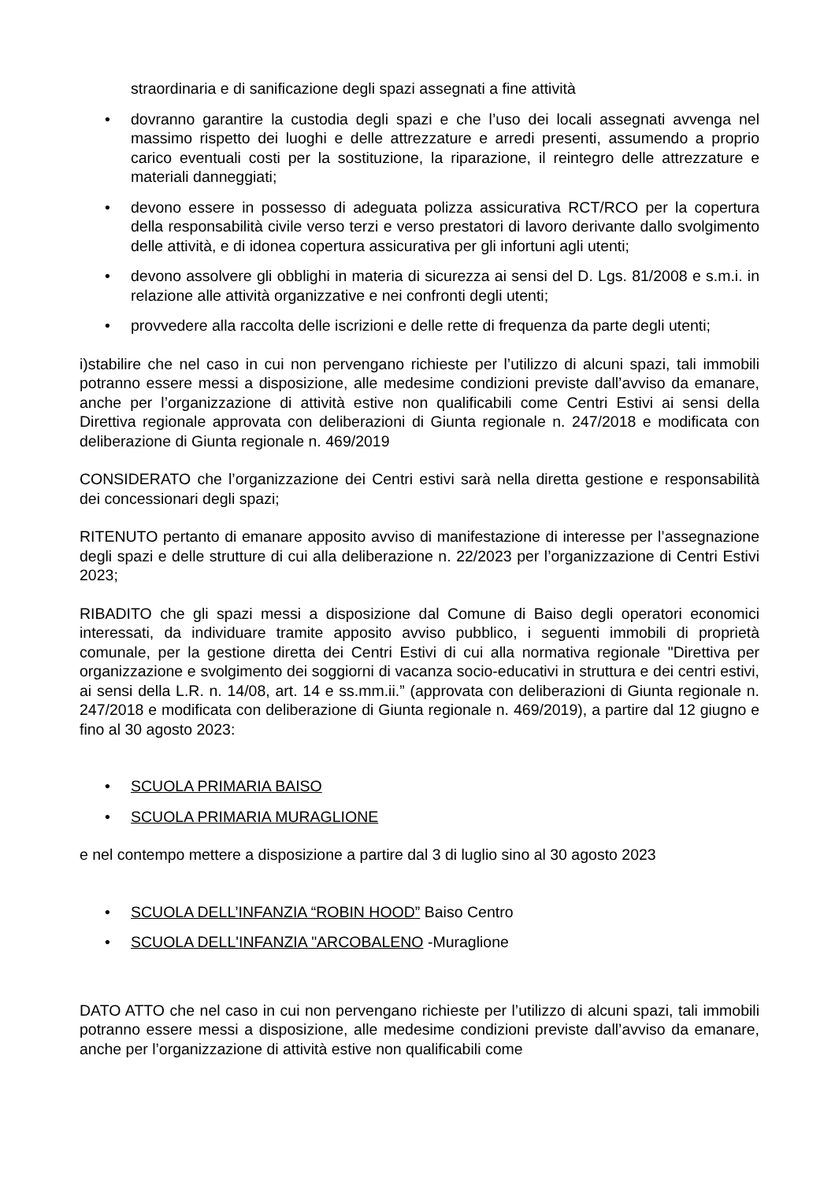straordinaria e di sanificazione degli spazi assegnati a fine attività
• dovranno garantire la custodia degli spazi e che l’uso dei locali assegnati avvenga nel massimo rispetto dei luoghi e delle attrezzature e arredi presenti, assumendo a proprio carico eventuali costi per la sostituzione, la riparazione, il reintegro delle attrezzature e materiali danneggiati;
• devono essere in possesso di adeguata polizza assicurativa RCT/RCO per la copertura della responsabilità civile verso terzi e verso prestatori di lavoro derivante dallo svolgimento delle attività, e di idonea copertura assicurativa per gli infortuni agli utenti;
• devono assolvere gli obblighi in materia di sicurezza ai sensi del D. Lgs. 81/2008 e s.m.i. in relazione alle attività organizzative e nei confronti degli utenti;
• provvedere alla raccolta delle iscrizioni e delle rette di frequenza da parte degli utenti;
i)stabilire che nel caso in cui non pervengano richieste per l’utilizzo di alcuni spazi, tali immobili potranno essere messi a disposizione, alle medesime condizioni previste dall’avviso da emanare, anche per l’organizzazione di attività estive non qualificabili come Centri Estivi ai sensi della Direttiva regionale approvata con deliberazioni di Giunta regionale n. 247/2018 e modificata con deliberazione di Giunta regionale n. 469/2019
CONSIDERATO che l’organizzazione dei Centri estivi sarà nella diretta gestione e responsabilità dei concessionari degli spazi;
RITENUTO pertanto di emanare apposito avviso di manifestazione di interesse per l’assegnazione degli spazi e delle strutture di cui alla deliberazione n. 22/2023 per l’organizzazione di Centri Estivi 2023;
RIBADITO che gli spazi messi a disposizione dal Comune di Baiso degli operatori economici interessati, da individuare tramite apposito avviso pubblico, i seguenti immobili di proprietà comunale, per la gestione diretta dei Centri Estivi di cui alla normativa regionale "Direttiva per organizzazione e svolgimento dei soggiorni di vacanza socio-educativi in struttura e dei centri estivi, ai sensi della L.R. n. 14/08, art. 14 e ss.mm.ii.” (approvata con deliberazioni di Giunta regionale n. 247/2018 e modificata con deliberazione di Giunta regionale n. 469/2019), a partire dal 12 giugno e fino al 30 agosto 2023:
• SCUOLA PRIMARIA BAISO
• SCUOLA PRIMARIA MURAGLIONE
e nel contempo mettere a disposizione a partire dal 3 di luglio sino al 30 agosto 2023
• SCUOLA DELL’INFANZIA “ROBIN HOOD” Baiso Centro
• SCUOLA DELL'INFANZIA "ARCOBALENO -Muraglione
DATO ATTO che nel caso in cui non pervengano richieste per l’utilizzo di alcuni spazi, tali immobili potranno essere messi a disposizione, alle medesime condizioni previste dall’avviso da emanare, anche per l’organizzazione di attività estive non qualificabili come